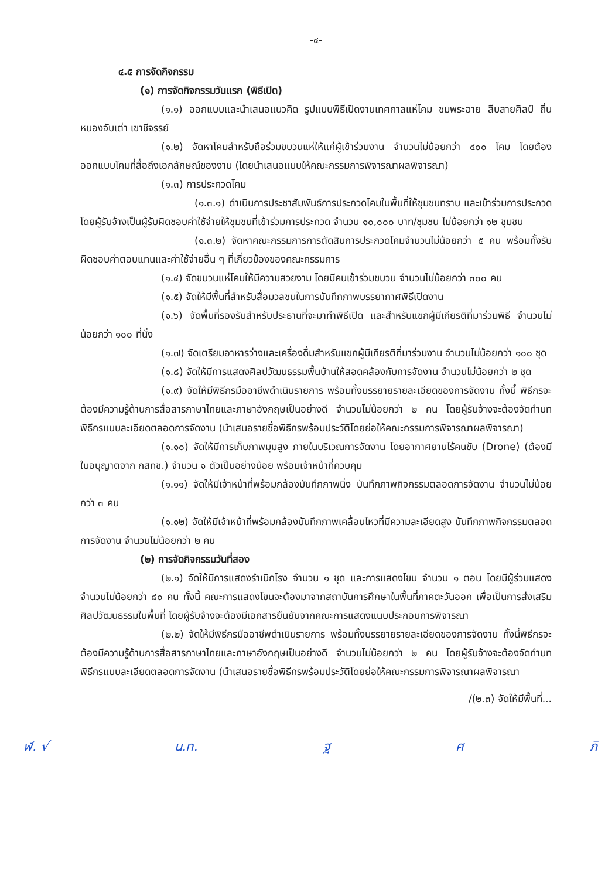-๔-
๔.๕ การจัดกิจกรรม
(๑) การจัดกิจกรรมวันแรก (พิธีเปิด)
(๑.๑) ออกแบบและนำเสนอแนวคิด รูปแบบพิธีเปิดงานเทศกาลแห่โคม ชมพระฉาย สืบสายศิลป์ ถิ่นหนองจับเต่า เขาชีจรรย์
(๑.๒) จัดหาโคมสำหรับถือร่วมขบวนแห่ให้แก่ผู้เข้าร่วมงาน จำนวนไม่น้อยกว่า ๔๐๐ โคม โดยต้องออกแบบโคมที่สื่อถึงเอกลักษณ์ของงาน (โดยนำเสนอแบบให้คณะกรรมการพิจารณาผลพิจารณา)
(๑.๓) การประกวดโคม
(๑.๓.๑) ดำเนินการประชาสัมพันธ์การประกวดโคมในพื้นที่ให้ชุมชนทราบ และเข้าร่วมการประกวด โดยผู้รับจ้างเป็นผู้รับผิดชอบค่าใช้จ่ายให้ชุมชนที่เข้าร่วมการประกวด จำนวน ๑๐,๐๐๐ บาท/ชุมชน ไม่น้อยกว่า ๑๒ ชุมชน
(๑.๓.๒) จัดหาคณะกรรมการการตัดสินการประกวดโคมจำนวนไม่น้อยกว่า ๕ คน พร้อมทั้งรับผิดชอบค่าตอบแทนและค่าใช้จ่ายอื่น ๆ ที่เกี่ยวข้องของคณะกรรมการ
(๑.๔) จัดขบวนแห่โคมให้มีความสวยงาม โดยมีคนเข้าร่วมขบวน จำนวนไม่น้อยกว่า ๓๐๐ คน
(๑.๕) จัดให้มีพื้นที่สำหรับสื่อมวลชนในการบันทึกภาพบรรยากาศพิธีเปิดงาน
(๑.๖) จัดพื้นที่รองรับสำหรับประธานที่จะมาทำพิธีเปิด และสำหรับแขกผู้มีเกียรติที่มาร่วมพิธี จำนวนไม่น้อยกว่า ๑๐๐ ที่นั่ง
(๑.๗) จัดเตรียมอาหารว่างและเครื่องดื่มสำหรับแขกผู้มีเกียรติที่มาร่วมงาน จำนวนไม่น้อยกว่า ๑๐๐ ชุด
(๑.๘) จัดให้มีการแสดงศิลปวัฒนธรรมพื้นบ้านให้สอดคล้องกับการจัดงาน จำนวนไม่น้อยกว่า ๒ ชุด
(๑.๙) จัดให้มีพิธีกรมืออาชีพดำเนินรายการ พร้อมทั้งบรรยายรายละเอียดของการจัดงาน ทั้งนี้ พิธีกรจะต้องมีความรู้ด้านการสื่อสารภาษาไทยและภาษาอังกฤษเป็นอย่างดี จำนวนไม่น้อยกว่า ๒ คน โดยผู้รับจ้างจะต้องจัดทำบทพิธีกรแบบละเอียดตลอดการจัดงาน (นำเสนอรายชื่อพิธีกรพร้อมประวัติโดยย่อให้คณะกรรมการพิจารณาผลพิจารณา)
(๑.๑๐) จัดให้มีการเก็บภาพมุมสูง ภายในบริเวณการจัดงาน โดยอากาศยานไร้คนขับ (Drone) (ต้องมีใบอนุญาตจาก กสทช.) จำนวน ๑ ตัวเป็นอย่างน้อย พร้อมเจ้าหน้าที่ควบคุม
(๑.๑๑) จัดให้มีเจ้าหน้าที่พร้อมกล้องบันทึกภาพนิ่ง บันทึกภาพกิจกรรมตลอดการจัดงาน จำนวนไม่น้อยกว่า ๓ คน
(๑.๑๒) จัดให้มีเจ้าหน้าที่พร้อมกล้องบันทึกภาพเคลื่อนไหวที่มีความละเอียดสูง บันทึกภาพกิจกรรมตลอดการจัดงาน จำนวนไม่น้อยกว่า ๒ คน
(๒) การจัดกิจกรรมวันที่สอง
(๒.๑) จัดให้มีการแสดงรำเบิกโรง จำนวน ๑ ชุด และการแสดงโขน จำนวน ๑ ตอน โดยมีผู้ร่วมแสดง จำนวนไม่น้อยกว่า ๘๐ คน ทั้งนี้ คณะการแสดงโขนจะต้องมาจากสถาบันการศึกษาในพื้นที่ภาคตะวันออก เพื่อเป็นการส่งเสริมศิลปวัฒนธรรมในพื้นที่ โดยผู้รับจ้างจะต้องมีเอกสารยืนยันจากคณะการแสดงแนบประกอบการพิจารณา
(๒.๒) จัดให้มีพิธีกรมืออาชีพดำเนินรายการ พร้อมทั้งบรรยายรายละเอียดของการจัดงาน ทั้งนี้พิธีกรจะต้องมีความรู้ด้านการสื่อสารภาษาไทยและภาษาอังกฤษเป็นอย่างดี จำนวนไม่น้อยกว่า ๒ คน โดยผู้รับจ้างจะต้องจัดทำบทพิธีกรแบบละเอียดตลอดการจัดงาน (นำเสนอรายชื่อพิธีกรพร้อมประวัติโดยย่อให้คณะกรรมการพิจารณาผลพิจารณา
/(๒.๓) จัดให้มีพื้นที่...
ฬ. √ น.ท. ฐ ศ ภิ